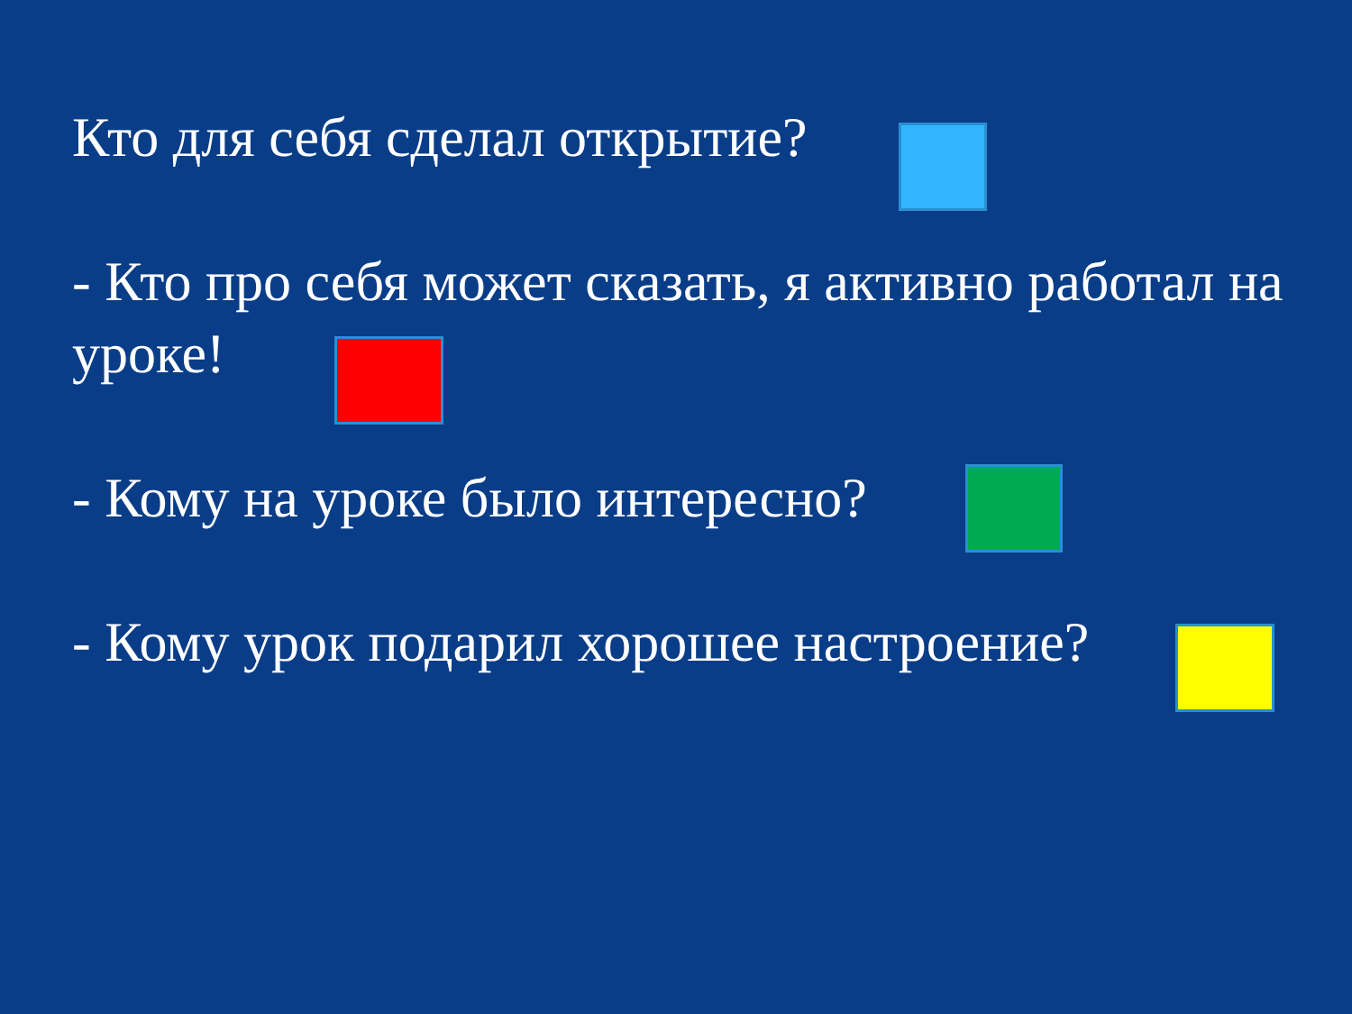Кто для себя сделал открытие?
- Кто про себя может сказать, я активно работал на уроке!
- Кому на уроке было интересно?
- Кому урок подарил хорошее настроение?